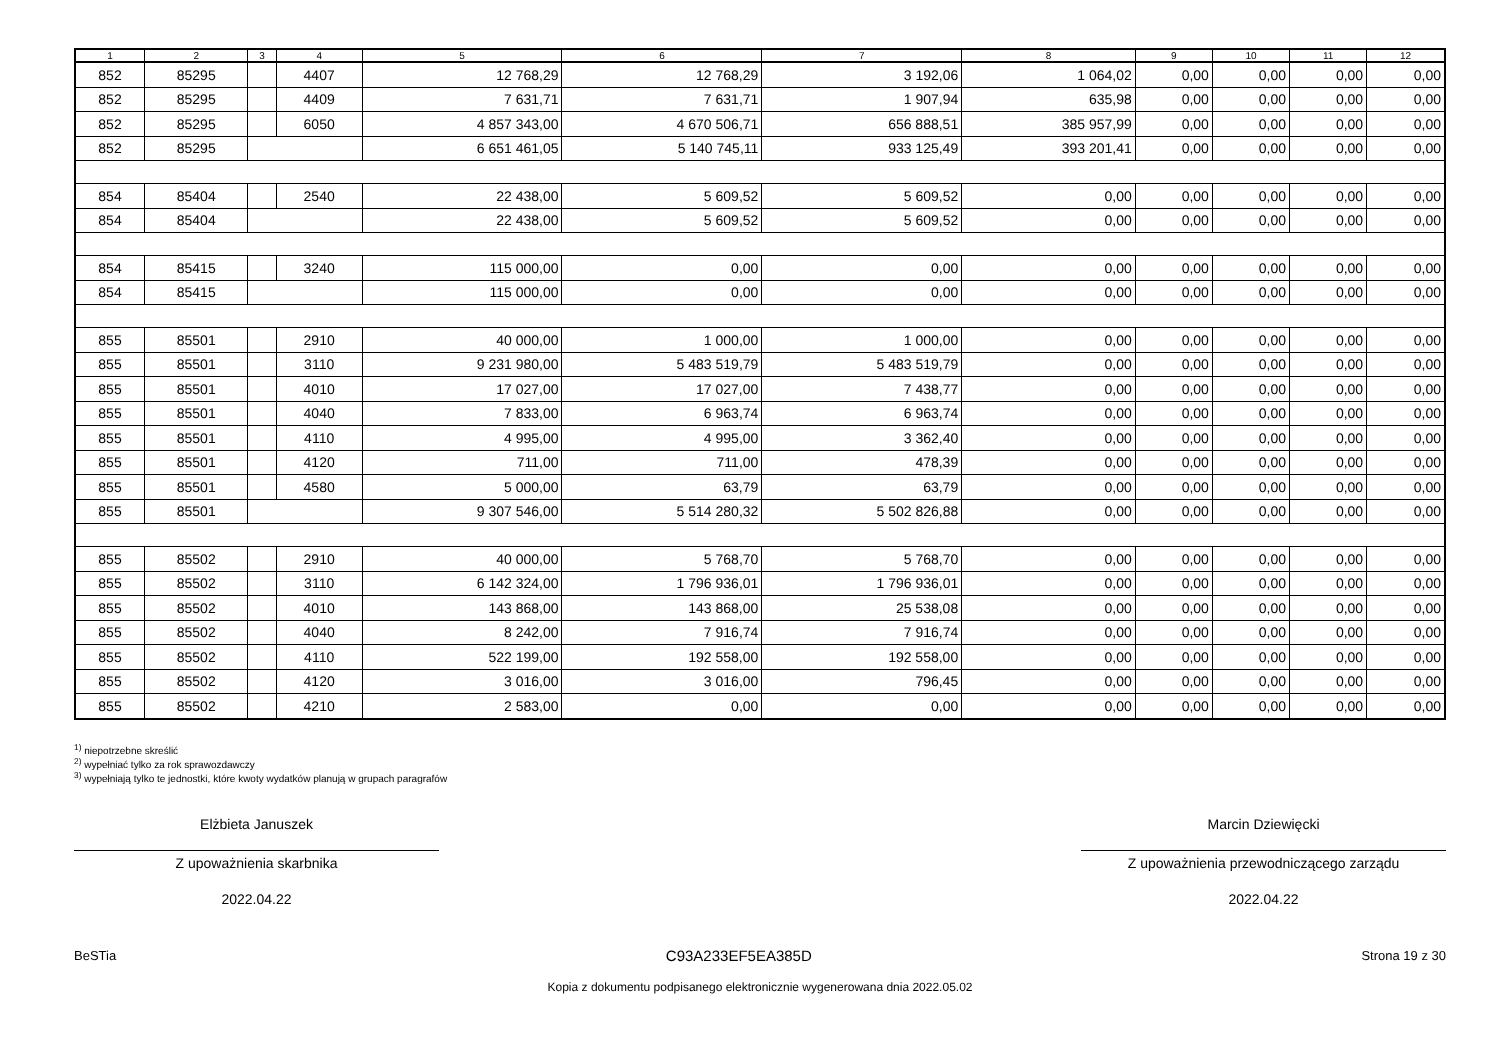| 1 | 2 | 3 | 4 | 5 | 6 | 7 | 8 | 9 | 10 | 11 | 12 |
| --- | --- | --- | --- | --- | --- | --- | --- | --- | --- | --- | --- |
| 852 | 85295 | | 4407 | 12 768,29 | 12 768,29 | 3 192,06 | 1 064,02 | 0,00 | 0,00 | 0,00 | 0,00 |
| 852 | 85295 | | 4409 | 7 631,71 | 7 631,71 | 1 907,94 | 635,98 | 0,00 | 0,00 | 0,00 | 0,00 |
| 852 | 85295 | | 6050 | 4 857 343,00 | 4 670 506,71 | 656 888,51 | 385 957,99 | 0,00 | 0,00 | 0,00 | 0,00 |
| 852 | 85295 | | | 6 651 461,05 | 5 140 745,11 | 933 125,49 | 393 201,41 | 0,00 | 0,00 | 0,00 | 0,00 |
| 854 | 85404 | | 2540 | 22 438,00 | 5 609,52 | 5 609,52 | 0,00 | 0,00 | 0,00 | 0,00 | 0,00 |
| 854 | 85404 | | | 22 438,00 | 5 609,52 | 5 609,52 | 0,00 | 0,00 | 0,00 | 0,00 | 0,00 |
| 854 | 85415 | | 3240 | 115 000,00 | 0,00 | 0,00 | 0,00 | 0,00 | 0,00 | 0,00 | 0,00 |
| 854 | 85415 | | | 115 000,00 | 0,00 | 0,00 | 0,00 | 0,00 | 0,00 | 0,00 | 0,00 |
| 855 | 85501 | | 2910 | 40 000,00 | 1 000,00 | 1 000,00 | 0,00 | 0,00 | 0,00 | 0,00 | 0,00 |
| 855 | 85501 | | 3110 | 9 231 980,00 | 5 483 519,79 | 5 483 519,79 | 0,00 | 0,00 | 0,00 | 0,00 | 0,00 |
| 855 | 85501 | | 4010 | 17 027,00 | 17 027,00 | 7 438,77 | 0,00 | 0,00 | 0,00 | 0,00 | 0,00 |
| 855 | 85501 | | 4040 | 7 833,00 | 6 963,74 | 6 963,74 | 0,00 | 0,00 | 0,00 | 0,00 | 0,00 |
| 855 | 85501 | | 4110 | 4 995,00 | 4 995,00 | 3 362,40 | 0,00 | 0,00 | 0,00 | 0,00 | 0,00 |
| 855 | 85501 | | 4120 | 711,00 | 711,00 | 478,39 | 0,00 | 0,00 | 0,00 | 0,00 | 0,00 |
| 855 | 85501 | | 4580 | 5 000,00 | 63,79 | 63,79 | 0,00 | 0,00 | 0,00 | 0,00 | 0,00 |
| 855 | 85501 | | | 9 307 546,00 | 5 514 280,32 | 5 502 826,88 | 0,00 | 0,00 | 0,00 | 0,00 | 0,00 |
| 855 | 85502 | | 2910 | 40 000,00 | 5 768,70 | 5 768,70 | 0,00 | 0,00 | 0,00 | 0,00 | 0,00 |
| 855 | 85502 | | 3110 | 6 142 324,00 | 1 796 936,01 | 1 796 936,01 | 0,00 | 0,00 | 0,00 | 0,00 | 0,00 |
| 855 | 85502 | | 4010 | 143 868,00 | 143 868,00 | 25 538,08 | 0,00 | 0,00 | 0,00 | 0,00 | 0,00 |
| 855 | 85502 | | 4040 | 8 242,00 | 7 916,74 | 7 916,74 | 0,00 | 0,00 | 0,00 | 0,00 | 0,00 |
| 855 | 85502 | | 4110 | 522 199,00 | 192 558,00 | 192 558,00 | 0,00 | 0,00 | 0,00 | 0,00 | 0,00 |
| 855 | 85502 | | 4120 | 3 016,00 | 3 016,00 | 796,45 | 0,00 | 0,00 | 0,00 | 0,00 | 0,00 |
| 855 | 85502 | | 4210 | 2 583,00 | 0,00 | 0,00 | 0,00 | 0,00 | 0,00 | 0,00 | 0,00 |
<sup>1)</sup> niepotrzebne skreślić
<sup>2)</sup> wypełniać tylko za rok sprawozdawczy
<sup>3)</sup> wypełniają tylko te jednostki, które kwoty wydatków planują w grupach paragrafów
Elżbieta Januszek
Z upoważnienia skarbnika
2022.04.22
Marcin Dziewięcki
Z upoważnienia przewodniczącego zarządu
2022.04.22
BeSTia C93A233EF5EA385D Strona 19 z 30
Kopia z dokumentu podpisanego elektronicznie wygenerowana dnia 2022.05.02